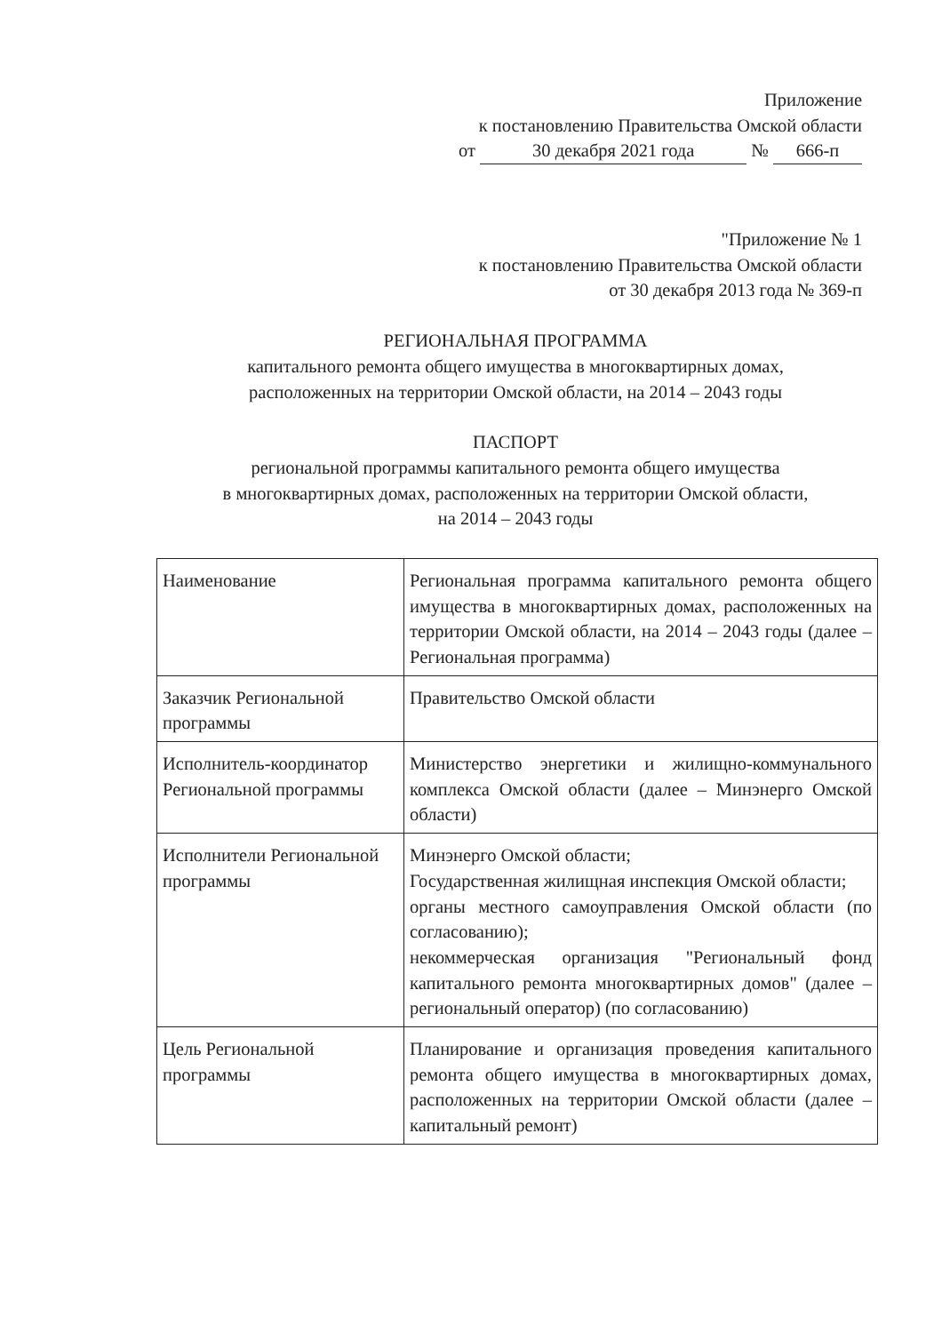Приложение
к постановлению Правительства Омской области
от 30 декабря 2021 года № 666-п
"Приложение № 1
к постановлению Правительства Омской области
от 30 декабря 2013 года № 369-п
РЕГИОНАЛЬНАЯ ПРОГРАММА
капитального ремонта общего имущества в многоквартирных домах,
расположенных на территории Омской области, на 2014 – 2043 годы
ПАСПОРТ
региональной программы капитального ремонта общего имущества
в многоквартирных домах, расположенных на территории Омской области,
на 2014 – 2043 годы
| Наименование | Региональная программа капитального ремонта общего имущества в многоквартирных домах, расположенных на территории Омской области, на 2014 – 2043 годы (далее – Региональная программа) |
| Заказчик Региональной программы | Правительство Омской области |
| Исполнитель-координатор Региональной программы | Министерство энергетики и жилищно-коммунального комплекса Омской области (далее – Минэнерго Омской области) |
| Исполнители Региональной программы | Минэнерго Омской области; Государственная жилищная инспекция Омской области; органы местного самоуправления Омской области (по согласованию); некоммерческая организация "Региональный фонд капитального ремонта многоквартирных домов" (далее – региональный оператор) (по согласованию) |
| Цель Региональной программы | Планирование и организация проведения капитального ремонта общего имущества в многоквартирных домах, расположенных на территории Омской области (далее – капитальный ремонт) |